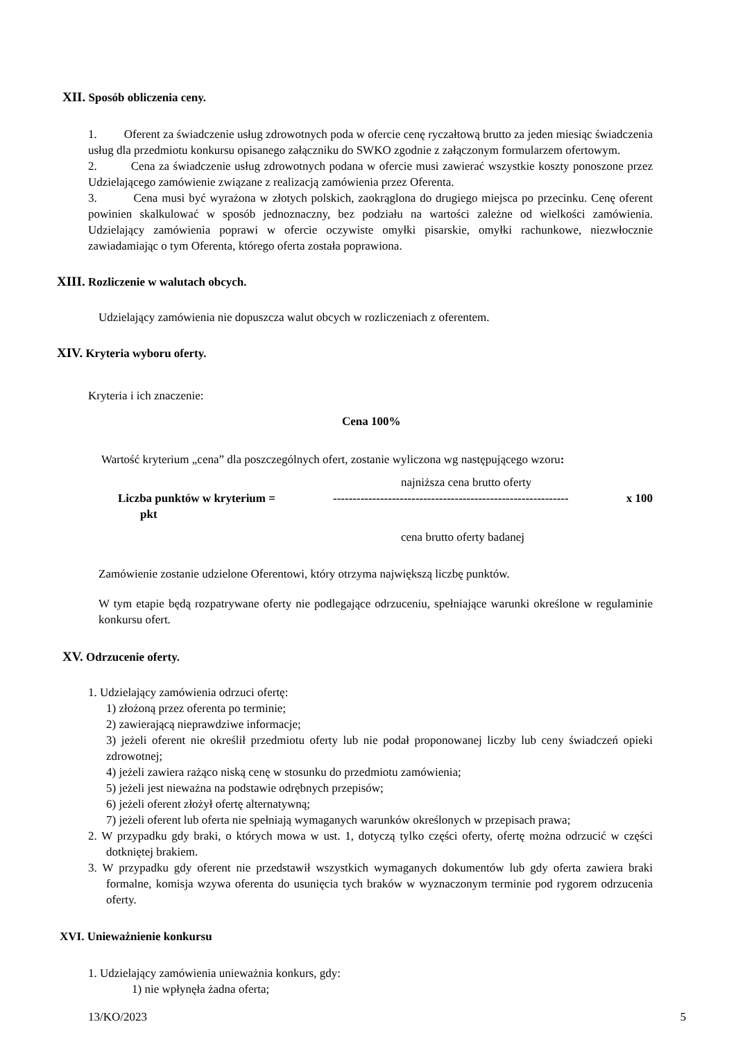XII. Sposób obliczenia ceny.
1. Oferent za świadczenie usług zdrowotnych poda w ofercie cenę ryczałtową brutto za jeden miesiąc świadczenia usług dla przedmiotu konkursu opisanego załączniku do SWKO zgodnie z załączonym formularzem ofertowym.
2. Cena za świadczenie usług zdrowotnych podana w ofercie musi zawierać wszystkie koszty ponoszone przez Udzielającego zamówienie związane z realizacją zamówienia przez Oferenta.
3. Cena musi być wyrażona w złotych polskich, zaokrąglona do drugiego miejsca po przecinku. Cenę oferent powinien skalkulować w sposób jednoznaczny, bez podziału na wartości zależne od wielkości zamówienia. Udzielający zamówienia poprawi w ofercie oczywiste omyłki pisarskie, omyłki rachunkowe, niezwłocznie zawiadamiając o tym Oferenta, którego oferta została poprawiona.
XIII. Rozliczenie w walutach obcych.
Udzielający zamówienia nie dopuszcza walut obcych w rozliczeniach z oferentem.
XIV. Kryteria wyboru oferty.
Kryteria i ich znaczenie:
Cena 100%
Wartość kryterium „cena” dla poszczególnych ofert, zostanie wyliczona wg następującego wzoru:
najniższa cena brutto oferty
Liczba punktów w kryterium = ------------------------------------------------------------ x 100
pkt
cena brutto oferty badanej
Zamówienie zostanie udzielone Oferentowi, który otrzyma największą liczbę punktów.
W tym etapie będą rozpatrywane oferty nie podlegające odrzuceniu, spełniające warunki określone w regulaminie konkursu ofert.
XV. Odrzucenie oferty.
1. Udzielający zamówienia odrzuci ofertę:
1) złożoną przez oferenta po terminie;
2) zawierającą nieprawdziwe informacje;
3) jeżeli oferent nie określił przedmiotu oferty lub nie podał proponowanej liczby lub ceny świadczeń opieki zdrowotnej;
4) jeżeli zawiera rażąco niską cenę w stosunku do przedmiotu zamówienia;
5) jeżeli jest nieważna na podstawie odrębnych przepisów;
6) jeżeli oferent złożył ofertę alternatywną;
7) jeżeli oferent lub oferta nie spełniają wymaganych warunków określonych w przepisach prawa;
2. W przypadku gdy braki, o których mowa w ust. 1, dotyczą tylko części oferty, ofertę można odrzucić w części dotkniętej brakiem.
3. W przypadku gdy oferent nie przedstawił wszystkich wymaganych dokumentów lub gdy oferta zawiera braki formalne, komisja wzywa oferenta do usunięcia tych braków w wyznaczonym terminie pod rygorem odrzucenia oferty.
XVI. Unieważnienie konkursu
1. Udzielający zamówienia unieważnia konkurs, gdy:
1) nie wpłynęła żadna oferta;
13/KO/2023 5